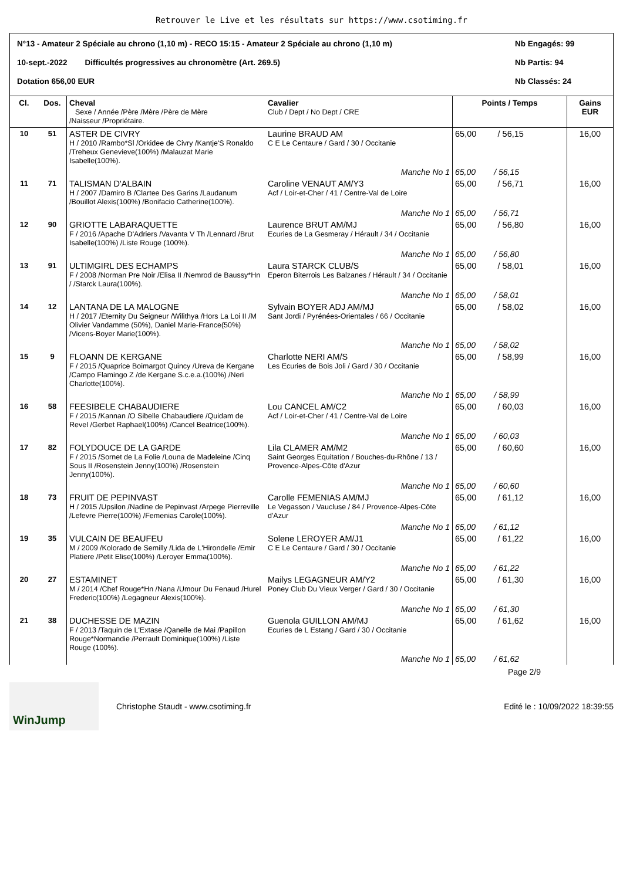Retrouver le Live et les résultats sur https://www.csotiming.fr
N°13 - Amateur 2 Spéciale au chrono (1,10 m) - RECO 15:15 - Amateur 2 Spéciale au chrono (1,10 m) Nb Engagés: 99
10-sept.-2022 Difficultés progressives au chronomètre (Art. 269.5) Nb Partis: 94
Dotation 656,00 EUR Nb Classés: 24
| Cl. | Dos. | Cheval Sexe / Année /Père /Mère /Père de Mère /Naisseur /Propriétaire. | Cavalier Club / Dept / No Dept / CRE | Points / Temps | Gains EUR |
| --- | --- | --- | --- | --- | --- |
| 10 | 51 | ASTER DE CIVRY H / 2010 /Rambo*Sl /Orkidee de Civry /Kantje'S Ronaldo /Treheux Genevieve(100%) /Malauzat Marie Isabelle(100%). | Laurine BRAUD AM C E Le Centaure / Gard / 30 / Occitanie | 65,00 / 56,15 | 16,00 |
| | | | Manche No 1 | 65,00 / 56,15 | |
| 11 | 71 | TALISMAN D'ALBAIN H / 2007 /Damiro B /Clartee Des Garins /Laudanum /Bouillot Alexis(100%) /Bonifacio Catherine(100%). | Caroline VENAUT AM/Y3 Acf / Loir-et-Cher / 41 / Centre-Val de Loire | 65,00 / 56,71 | 16,00 |
| | | | Manche No 1 | 65,00 / 56,71 | |
| 12 | 90 | GRIOTTE LABARAQUETTE F / 2016 /Apache D'Adriers /Vavanta V Th /Lennard /Brut Isabelle(100%) /Liste Rouge (100%). | Laurence BRUT AM/MJ Ecuries de La Gesmeray / Hérault / 34 / Occitanie | 65,00 / 56,80 | 16,00 |
| | | | Manche No 1 | 65,00 / 56,80 | |
| 13 | 91 | ULTIMGIRL DES ECHAMPS F / 2008 /Norman Pre Noir /Elisa II /Nemrod de Baussy*Hn / /Starck Laura(100%). | Laura STARCK CLUB/S Eperon Biterrois Les Balzanes / Hérault / 34 / Occitanie | 65,00 / 58,01 | 16,00 |
| | | | Manche No 1 | 65,00 / 58,01 | |
| 14 | 12 | LANTANA DE LA MALOGNE H / 2017 /Eternity Du Seigneur /Wilithya /Hors La Loi II /M Olivier Vandamme (50%), Daniel Marie-France(50%) /Vicens-Boyer Marie(100%). | Sylvain BOYER ADJ AM/MJ Sant Jordi / Pyrénées-Orientales / 66 / Occitanie | 65,00 / 58,02 | 16,00 |
| | | | Manche No 1 | 65,00 / 58,02 | |
| 15 | 9 | FLOANN DE KERGANE F / 2015 /Quaprice Boimargot Quincy /Ureva de Kergane /Campo Flamingo Z /de Kergane S.c.e.a.(100%) /Neri Charlotte(100%). | Charlotte NERI AM/S Les Ecuries de Bois Joli / Gard / 30 / Occitanie | 65,00 / 58,99 | 16,00 |
| | | | Manche No 1 | 65,00 / 58,99 | |
| 16 | 58 | FEESIBELE CHABAUDIERE F / 2015 /Kannan /O Sibelle Chabaudiere /Quidam de Revel /Gerbet Raphael(100%) /Cancel Beatrice(100%). | Lou CANCEL AM/C2 Acf / Loir-et-Cher / 41 / Centre-Val de Loire | 65,00 / 60,03 | 16,00 |
| | | | Manche No 1 | 65,00 / 60,03 | |
| 17 | 82 | FOLYDOUCE DE LA GARDE F / 2015 /Sornet de La Folie /Louna de Madeleine /Cinq Sous II /Rosenstein Jenny(100%) /Rosenstein Jenny(100%). | Lila CLAMER AM/M2 Saint Georges Equitation / Bouches-du-Rhône / 13 / Provence-Alpes-Côte d'Azur | 65,00 / 60,60 | 16,00 |
| | | | Manche No 1 | 65,00 / 60,60 | |
| 18 | 73 | FRUIT DE PEPINVAST H / 2015 /Upsilon /Nadine de Pepinvast /Arpege Pierreville /Lefevre Pierre(100%) /Femenias Carole(100%). | Carolle FEMENIAS AM/MJ Le Vegasson / Vaucluse / 84 / Provence-Alpes-Côte d'Azur | 65,00 / 61,12 | 16,00 |
| | | | Manche No 1 | 65,00 / 61,12 | |
| 19 | 35 | VULCAIN DE BEAUFEU M / 2009 /Kolorado de Semilly /Lida de L'Hirondelle /Emir Platiere /Petit Elise(100%) /Leroyer Emma(100%). | Solene LEROYER AM/J1 C E Le Centaure / Gard / 30 / Occitanie | 65,00 / 61,22 | 16,00 |
| | | | Manche No 1 | 65,00 / 61,22 | |
| 20 | 27 | ESTAMINET M / 2014 /Chef Rouge*Hn /Nana /Umour Du Fenaud /Hurel Frederic(100%) /Legagneur Alexis(100%). | Mailys LEGAGNEUR AM/Y2 Poney Club Du Vieux Verger / Gard / 30 / Occitanie | 65,00 / 61,30 | 16,00 |
| | | | Manche No 1 | 65,00 / 61,30 | |
| 21 | 38 | DUCHESSE DE MAZIN F / 2013 /Taquin de L'Extase /Qanelle de Mai /Papillon Rouge*Normandie /Perrault Dominique(100%) /Liste Rouge (100%). | Guenola GUILLON AM/MJ Ecuries de L Estang / Gard / 30 / Occitanie | 65,00 / 61,62 | 16,00 |
| | | | Manche No 1 | 65,00 / 61,62 | |
Page 2/9
WinJump
Christophe Staudt - www.csotiming.fr
Edité le : 10/09/2022 18:39:55